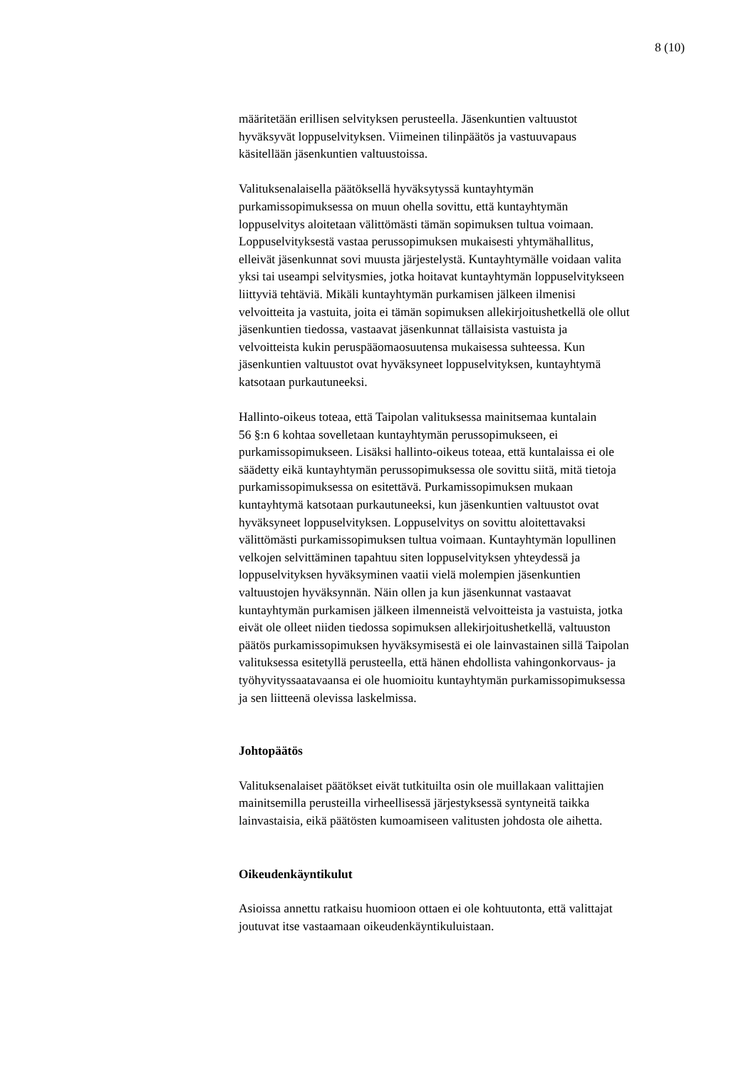8 (10)
määritetään erillisen selvityksen perusteella. Jäsenkuntien valtuustot
hyväksyvät loppuselvityksen. Viimeinen tilinpäätös ja vastuuvapaus
käsitellään jäsenkuntien valtuustoissa.
Valituksenalaisella päätöksellä hyväksytyssä kuntayhtymän
purkamissopimuksessa on muun ohella sovittu, että kuntayhtymän
loppuselvitys aloitetaan välittömästi tämän sopimuksen tultua voimaan.
Loppuselvityksestä vastaa perussopimuksen mukaisesti yhtymähallitus,
elleivät jäsenkunnat sovi muusta järjestelystä. Kuntayhtymälle voidaan valita
yksi tai useampi selvitysmies, jotka hoitavat kuntayhtymän loppuselvitykseen
liittyviä tehtäviä. Mikäli kuntayhtymän purkamisen jälkeen ilmenisi
velvoitteita ja vastuita, joita ei tämän sopimuksen allekirjoitushetkellä ole ollut
jäsenkuntien tiedossa, vastaavat jäsenkunnat tällaisista vastuista ja
velvoitteista kukin peruspääomaosuutensa mukaisessa suhteessa. Kun
jäsenkuntien valtuustot ovat hyväksyneet loppuselvityksen, kuntayhtymä
katsotaan purkautuneeksi.
Hallinto-oikeus toteaa, että Taipolan valituksessa mainitsemaa kuntalain
56 §:n 6 kohtaa sovelletaan kuntayhtymän perussopimukseen, ei
purkamissopimukseen. Lisäksi hallinto-oikeus toteaa, että kuntalaissa ei ole
säädetty eikä kuntayhtymän perussopimuksessa ole sovittu siitä, mitä tietoja
purkamissopimuksessa on esitettävä. Purkamissopimuksen mukaan
kuntayhtymä katsotaan purkautuneeksi, kun jäsenkuntien valtuustot ovat
hyväksyneet loppuselvityksen. Loppuselvitys on sovittu aloitettavaksi
välittömästi purkamissopimuksen tultua voimaan. Kuntayhtymän lopullinen
velkojen selvittäminen tapahtuu siten loppuselvityksen yhteydessä ja
loppuselvityksen hyväksyminen vaatii vielä molempien jäsenkuntien
valtuustojen hyväksynnän. Näin ollen ja kun jäsenkunnat vastaavat
kuntayhtymän purkamisen jälkeen ilmenneistä velvoitteista ja vastuista, jotka
eivät ole olleet niiden tiedossa sopimuksen allekirjoitushetkellä, valtuuston
päätös purkamissopimuksen hyväksymisestä ei ole lainvastainen sillä Taipolan
valituksessa esitetyllä perusteella, että hänen ehdollista vahingonkorvaus- ja
työhyvityssaatavaansa ei ole huomioitu kuntayhtymän purkamissopimuksessa
ja sen liitteenä olevissa laskelmissa.
Johtopäätös
Valituksenalaiset päätökset eivät tutkituilta osin ole muillakaan valittajien
mainitsemilla perusteilla virheellisessä järjestyksessä syntyneitä taikka
lainvastaisia, eikä päätösten kumoamiseen valitusten johdosta ole aihetta.
Oikeudenkäyntikulut
Asioissa annettu ratkaisu huomioon ottaen ei ole kohtuutonta, että valittajat
joutuvat itse vastaamaan oikeudenkäyntikuluistaan.